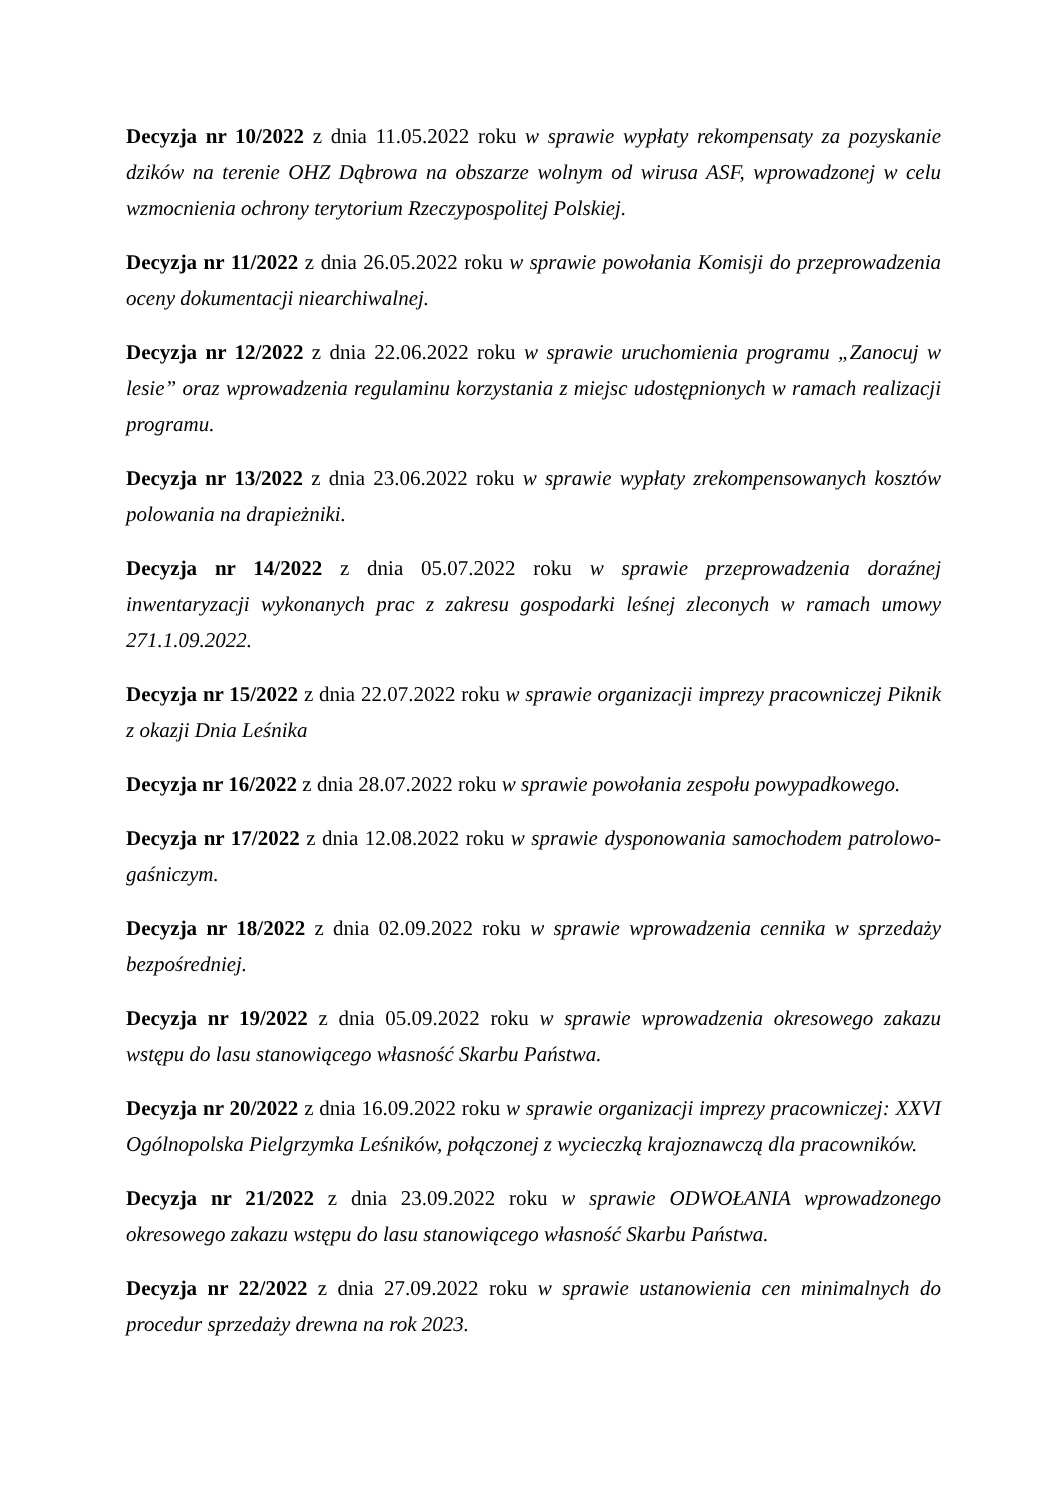Decyzja nr 10/2022 z dnia 11.05.2022 roku w sprawie wypłaty rekompensaty za pozyskanie dzików na terenie OHZ Dąbrowa na obszarze wolnym od wirusa ASF, wprowadzonej w celu wzmocnienia ochrony terytorium Rzeczypospolitej Polskiej.
Decyzja nr 11/2022 z dnia 26.05.2022 roku w sprawie powołania Komisji do przeprowadzenia oceny dokumentacji niearchiwalnej.
Decyzja nr 12/2022 z dnia 22.06.2022 roku w sprawie uruchomienia programu „Zanocuj w lesie” oraz wprowadzenia regulaminu korzystania z miejsc udostępnionych w ramach realizacji programu.
Decyzja nr 13/2022 z dnia 23.06.2022 roku w sprawie wypłaty zrekompensowanych kosztów polowania na drapieżniki.
Decyzja nr 14/2022 z dnia 05.07.2022 roku w sprawie przeprowadzenia doraźnej inwentaryzacji wykonanych prac z zakresu gospodarki leśnej zleconych w ramach umowy 271.1.09.2022.
Decyzja nr 15/2022 z dnia 22.07.2022 roku w sprawie organizacji imprezy pracowniczej Piknik z okazji Dnia Leśnika
Decyzja nr 16/2022 z dnia 28.07.2022 roku w sprawie powołania zespołu powypadkowego.
Decyzja nr 17/2022 z dnia 12.08.2022 roku w sprawie dysponowania samochodem patrolowo-gaśniczym.
Decyzja nr 18/2022 z dnia 02.09.2022 roku w sprawie wprowadzenia cennika w sprzedaży bezpośredniej.
Decyzja nr 19/2022 z dnia 05.09.2022 roku w sprawie wprowadzenia okresowego zakazu wstępu do lasu stanowiącego własność Skarbu Państwa.
Decyzja nr 20/2022 z dnia 16.09.2022 roku w sprawie organizacji imprezy pracowniczej: XXVI Ogólnopolska Pielgrzymka Leśników, połączonej z wycieczką krajoznawczą dla pracowników.
Decyzja nr 21/2022 z dnia 23.09.2022 roku w sprawie ODWOŁANIA wprowadzonego okresowego zakazu wstępu do lasu stanowiącego własność Skarbu Państwa.
Decyzja nr 22/2022 z dnia 27.09.2022 roku w sprawie ustanowienia cen minimalnych do procedur sprzedaży drewna na rok 2023.